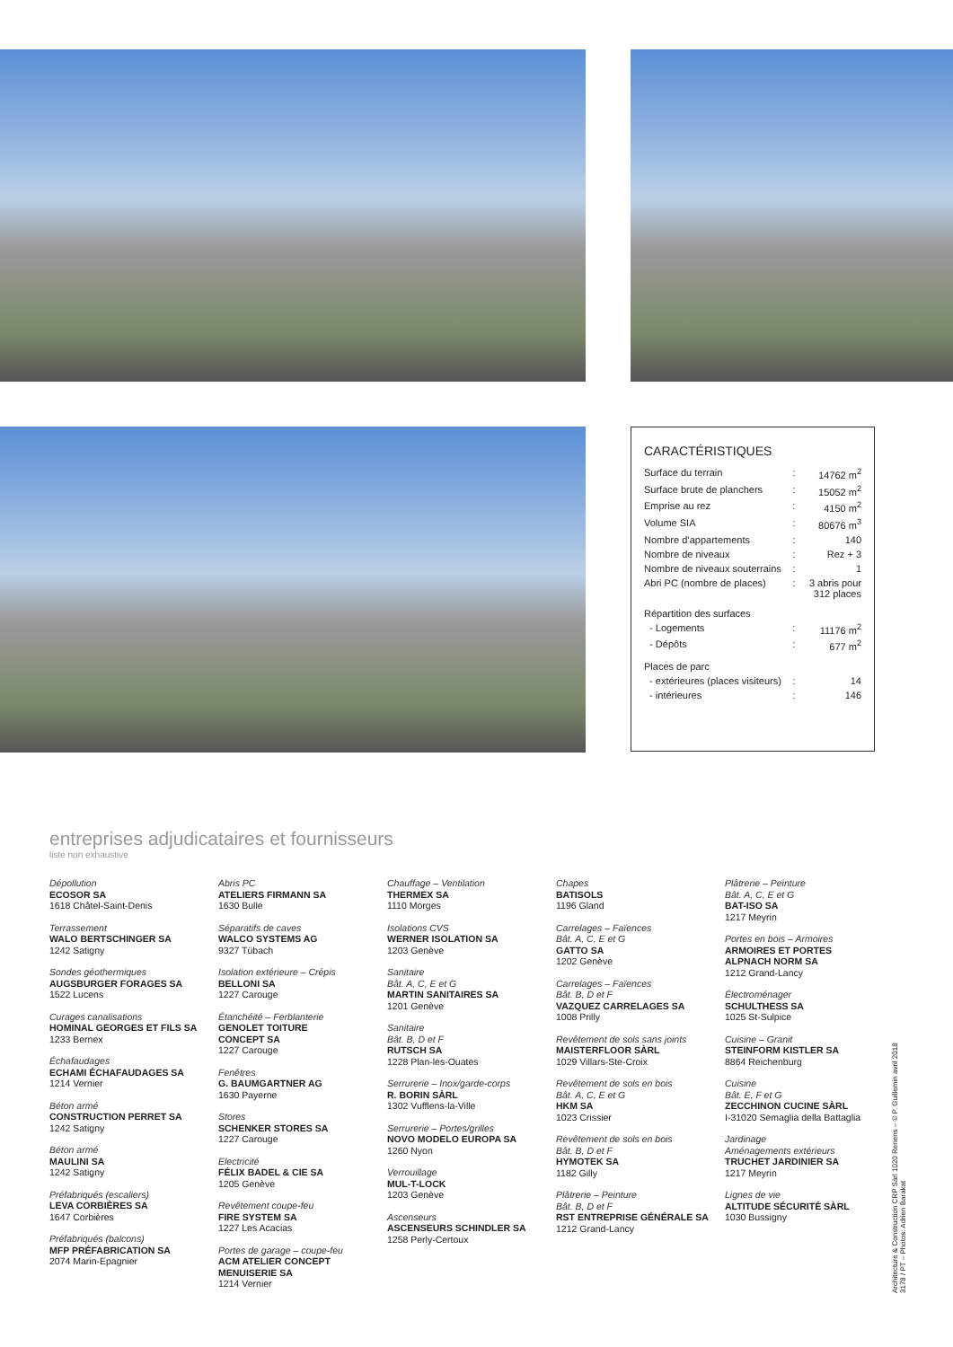CARACTÉRISTIQUES
| Surface du terrain | : | 14762 m<sup>2</sup> |
| Surface brute de planchers | : | 15052 m<sup>2</sup> |
| Emprise au rez | : | 4150 m<sup>2</sup> |
| Volume SIA | : | 80676 m<sup>3</sup> |
| Nombre d’appartements | : | 140 |
| Nombre de niveaux | : | Rez + 3 |
| Nombre de niveaux souterrains | : | 1 |
| Abri PC (nombre de places) | : | 3 abris pour 312 places |
| Répartition des surfaces | | |
| - Logements | : | 11176 m<sup>2</sup> |
| - Dépôts | : | 677 m<sup>2</sup> |
| Places de parc | | |
| - extérieures (places visiteurs) | : | 14 |
| - intérieures | : | 146 |
entreprises adjudicataires et fournisseurs
liste non exhaustive
Dépollution
ECOSOR SA
1618 Châtel-Saint-Denis
Terrassement
WALO BERTSCHINGER SA
1242 Satigny
Sondes géothermiques
AUGSBURGER FORAGES SA
1522 Lucens
Curages canalisations
HOMINAL GEORGES ET FILS SA
1233 Bernex
Échafaudages
ECHAMI ÉCHAFAUDAGES SA
1214 Vernier
Béton armé
CONSTRUCTION PERRET SA
1242 Satigny
Béton armé
MAULINI SA
1242 Satigny
Préfabriqués (escaliers)
LEVA CORBIÈRES SA
1647 Corbières
Préfabriqués (balcons)
MFP PRÉFABRICATION SA
2074 Marin-Epagnier
Abris PC
ATELIERS FIRMANN SA
1630 Bulle
Séparatifs de caves
WALCO SYSTEMS AG
9327 Tübach
Isolation extérieure – Crépis
BELLONI SA
1227 Carouge
Étanchéité – Ferblanterie
GENOLET TOITURE
CONCEPT SA
1227 Carouge
Fenêtres
G. BAUMGARTNER AG
1630 Payerne
Stores
SCHENKER STORES SA
1227 Carouge
Electricité
FÉLIX BADEL & CIE SA
1205 Genève
Revêtement coupe-feu
FIRE SYSTEM SA
1227 Les Acacias
Portes de garage – coupe-feu
ACM ATELIER CONCEPT
MENUISERIE SA
1214 Vernier
Chauffage – Ventilation
THERMEX SA
1110 Morges
Isolations CVS
WERNER ISOLATION SA
1203 Genève
Sanitaire
Bât. A, C, E et G
MARTIN SANITAIRES SA
1201 Genève
Sanitaire
Bât. B, D et F
RUTSCH SA
1228 Plan-les-Ouates
Serrurerie – Inox/garde-corps
R. BORIN SÀRL
1302 Vufflens-la-Ville
Serrurerie – Portes/grilles
NOVO MODELO EUROPA SA
1260 Nyon
Verrouillage
MUL-T-LOCK
1203 Genève
Ascenseurs
ASCENSEURS SCHINDLER SA
1258 Perly-Certoux
Chapes
BATISOLS
1196 Gland
Carrelages – Faïences
Bât. A, C, E et G
GATTO SA
1202 Genève
Carrelages – Faïences
Bât. B, D et F
VAZQUEZ CARRELAGES SA
1008 Prilly
Revêtement de sols sans joints
MAISTERFLOOR SÀRL
1029 Villars-Ste-Croix
Revêtement de sols en bois
Bât. A, C, E et G
HKM SA
1023 Crissier
Revêtement de sols en bois
Bât. B, D et F
HYMOTEK SA
1182 Gilly
Plâtrerie – Peinture
Bât. B, D et F
RST ENTREPRISE GÉNÉRALE SA
1212 Grand-Lancy
Plâtrerie – Peinture
Bât. A, C, E et G
BAT-ISO SA
1217 Meyrin
Portes en bois – Armoires
ARMOIRES ET PORTES
ALPNACH NORM SA
1212 Grand-Lancy
Électroménager
SCHULTHESS SA
1025 St-Sulpice
Cuisine – Granit
STEINFORM KISTLER SA
8864 Reichenburg
Cuisine
Bât. E, F et G
ZECCHINON CUCINE SÀRL
I-31020 Semaglia della Battaglia
Jardinage
Aménagements extérieurs
TRUCHET JARDINIER SA
1217 Meyrin
Lignes de vie
ALTITUDE SÉCURITÉ SÀRL
1030 Bussigny
Architecture & Construction CRP Sàrl 1020 Renens – © P. Guillemin avril 2018
3178 / PT – Photos: Adrien Barakat